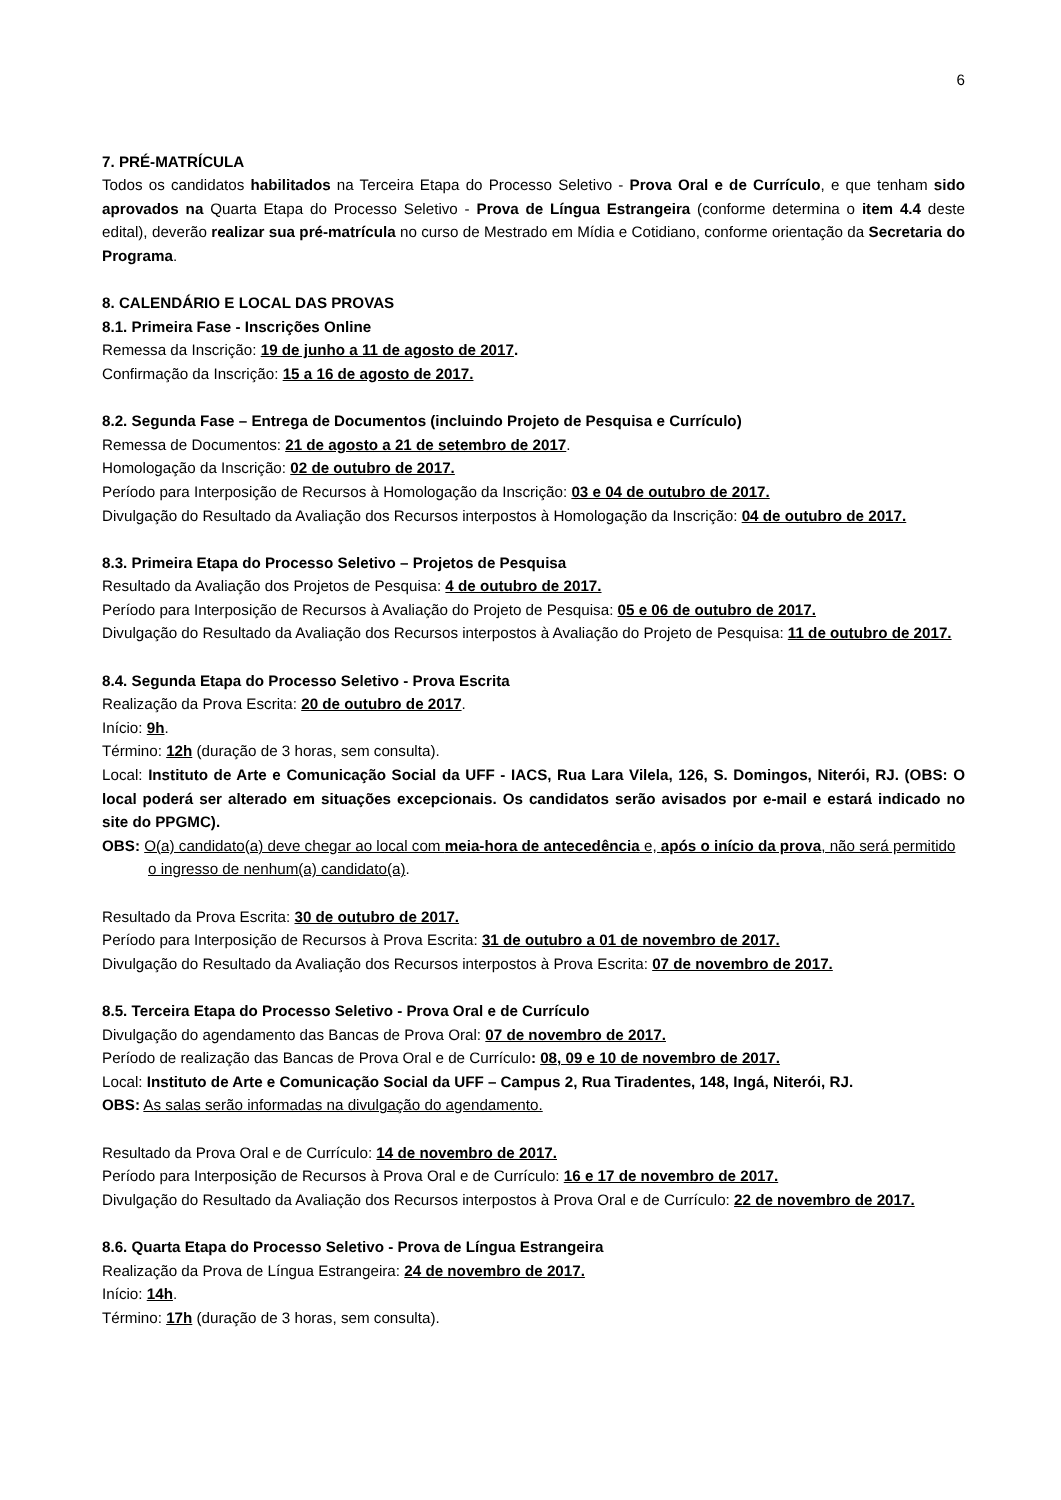6
7. PRÉ-MATRÍCULA
Todos os candidatos habilitados na Terceira Etapa do Processo Seletivo - Prova Oral e de Currículo, e que tenham sido aprovados na Quarta Etapa do Processo Seletivo - Prova de Língua Estrangeira (conforme determina o item 4.4 deste edital), deverão realizar sua pré-matrícula no curso de Mestrado em Mídia e Cotidiano, conforme orientação da Secretaria do Programa.
8. CALENDÁRIO E LOCAL DAS PROVAS
8.1. Primeira Fase - Inscrições Online
Remessa da Inscrição: 19 de junho a 11 de agosto de 2017.
Confirmação da Inscrição: 15 a 16 de agosto de 2017.
8.2. Segunda Fase – Entrega de Documentos (incluindo Projeto de Pesquisa e Currículo)
Remessa de Documentos: 21 de agosto a 21 de setembro de 2017.
Homologação da Inscrição: 02 de outubro de 2017.
Período para Interposição de Recursos à Homologação da Inscrição: 03 e 04 de outubro de 2017.
Divulgação do Resultado da Avaliação dos Recursos interpostos à Homologação da Inscrição: 04 de outubro de 2017.
8.3. Primeira Etapa do Processo Seletivo – Projetos de Pesquisa
Resultado da Avaliação dos Projetos de Pesquisa: 4 de outubro de 2017.
Período para Interposição de Recursos à Avaliação do Projeto de Pesquisa: 05 e 06 de outubro de 2017.
Divulgação do Resultado da Avaliação dos Recursos interpostos à Avaliação do Projeto de Pesquisa: 11 de outubro de 2017.
8.4. Segunda Etapa do Processo Seletivo - Prova Escrita
Realização da Prova Escrita: 20 de outubro de 2017.
Início: 9h.
Término: 12h (duração de 3 horas, sem consulta).
Local: Instituto de Arte e Comunicação Social da UFF - IACS, Rua Lara Vilela, 126, S. Domingos, Niterói, RJ. (OBS: O local poderá ser alterado em situações excepcionais. Os candidatos serão avisados por e-mail e estará indicado no site do PPGMC).
OBS: O(a) candidato(a) deve chegar ao local com meia-hora de antecedência e, após o início da prova, não será permitido o ingresso de nenhum(a) candidato(a).
Resultado da Prova Escrita: 30 de outubro de 2017.
Período para Interposição de Recursos à Prova Escrita: 31 de outubro a 01 de novembro de 2017.
Divulgação do Resultado da Avaliação dos Recursos interpostos à Prova Escrita: 07 de novembro de 2017.
8.5. Terceira Etapa do Processo Seletivo - Prova Oral e de Currículo
Divulgação do agendamento das Bancas de Prova Oral: 07 de novembro de 2017.
Período de realização das Bancas de Prova Oral e de Currículo: 08, 09 e 10 de novembro de 2017.
Local: Instituto de Arte e Comunicação Social da UFF – Campus 2, Rua Tiradentes, 148, Ingá, Niterói, RJ.
OBS: As salas serão informadas na divulgação do agendamento.
Resultado da Prova Oral e de Currículo: 14 de novembro de 2017.
Período para Interposição de Recursos à Prova Oral e de Currículo: 16 e 17 de novembro de 2017.
Divulgação do Resultado da Avaliação dos Recursos interpostos à Prova Oral e de Currículo: 22 de novembro de 2017.
8.6. Quarta Etapa do Processo Seletivo - Prova de Língua Estrangeira
Realização da Prova de Língua Estrangeira: 24 de novembro de 2017.
Início: 14h.
Término: 17h (duração de 3 horas, sem consulta).